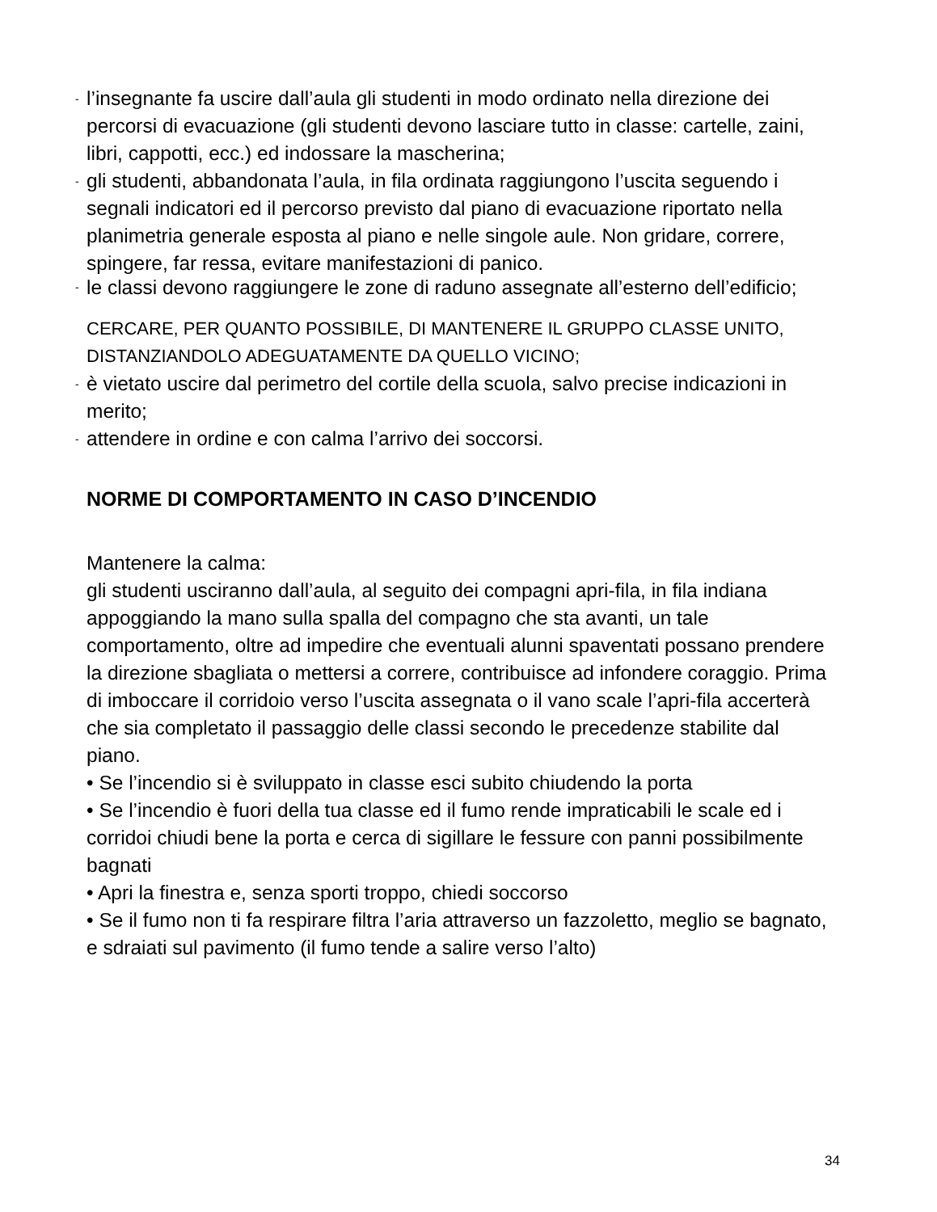-
l’insegnante fa uscire dall’aula gli studenti in modo ordinato nella direzione dei percorsi di evacuazione (gli studenti devono lasciare tutto in classe: cartelle, zaini, libri, cappotti, ecc.) ed indossare la mascherina;
-
gli studenti, abbandonata l’aula, in fila ordinata raggiungono l’uscita seguendo i segnali indicatori ed il percorso previsto dal piano di evacuazione riportato nella planimetria generale esposta al piano e nelle singole aule. Non gridare, correre, spingere, far ressa, evitare manifestazioni di panico.
-
le classi devono raggiungere le zone di raduno assegnate all’esterno dell’edificio;
CERCARE, PER QUANTO POSSIBILE, DI MANTENERE IL GRUPPO CLASSE UNITO, DISTANZIANDOLO ADEGUATAMENTE DA QUELLO VICINO;
-
è vietato uscire dal perimetro del cortile della scuola, salvo precise indicazioni in merito;
-
attendere in ordine e con calma l’arrivo dei soccorsi.
NORME DI COMPORTAMENTO IN CASO D’INCENDIO
Mantenere la calma:
gli studenti usciranno dall’aula, al seguito dei compagni apri-fila, in fila indiana appoggiando la mano sulla spalla del compagno che sta avanti, un tale comportamento, oltre ad impedire che eventuali alunni spaventati possano prendere la direzione sbagliata o mettersi a correre, contribuisce ad infondere coraggio. Prima di imboccare il corridoio verso l’uscita assegnata o il vano scale l’apri-fila accerterà che sia completato il passaggio delle classi secondo le precedenze stabilite dal piano.
• Se l’incendio si è sviluppato in classe esci subito chiudendo la porta
• Se l’incendio è fuori della tua classe ed il fumo rende impraticabili le scale ed i corridoi chiudi bene la porta e cerca di sigillare le fessure con panni possibilmente bagnati
• Apri la finestra e, senza sporti troppo, chiedi soccorso
• Se il fumo non ti fa respirare filtra l’aria attraverso un fazzoletto, meglio se bagnato, e sdraiati sul pavimento (il fumo tende a salire verso l’alto)
34